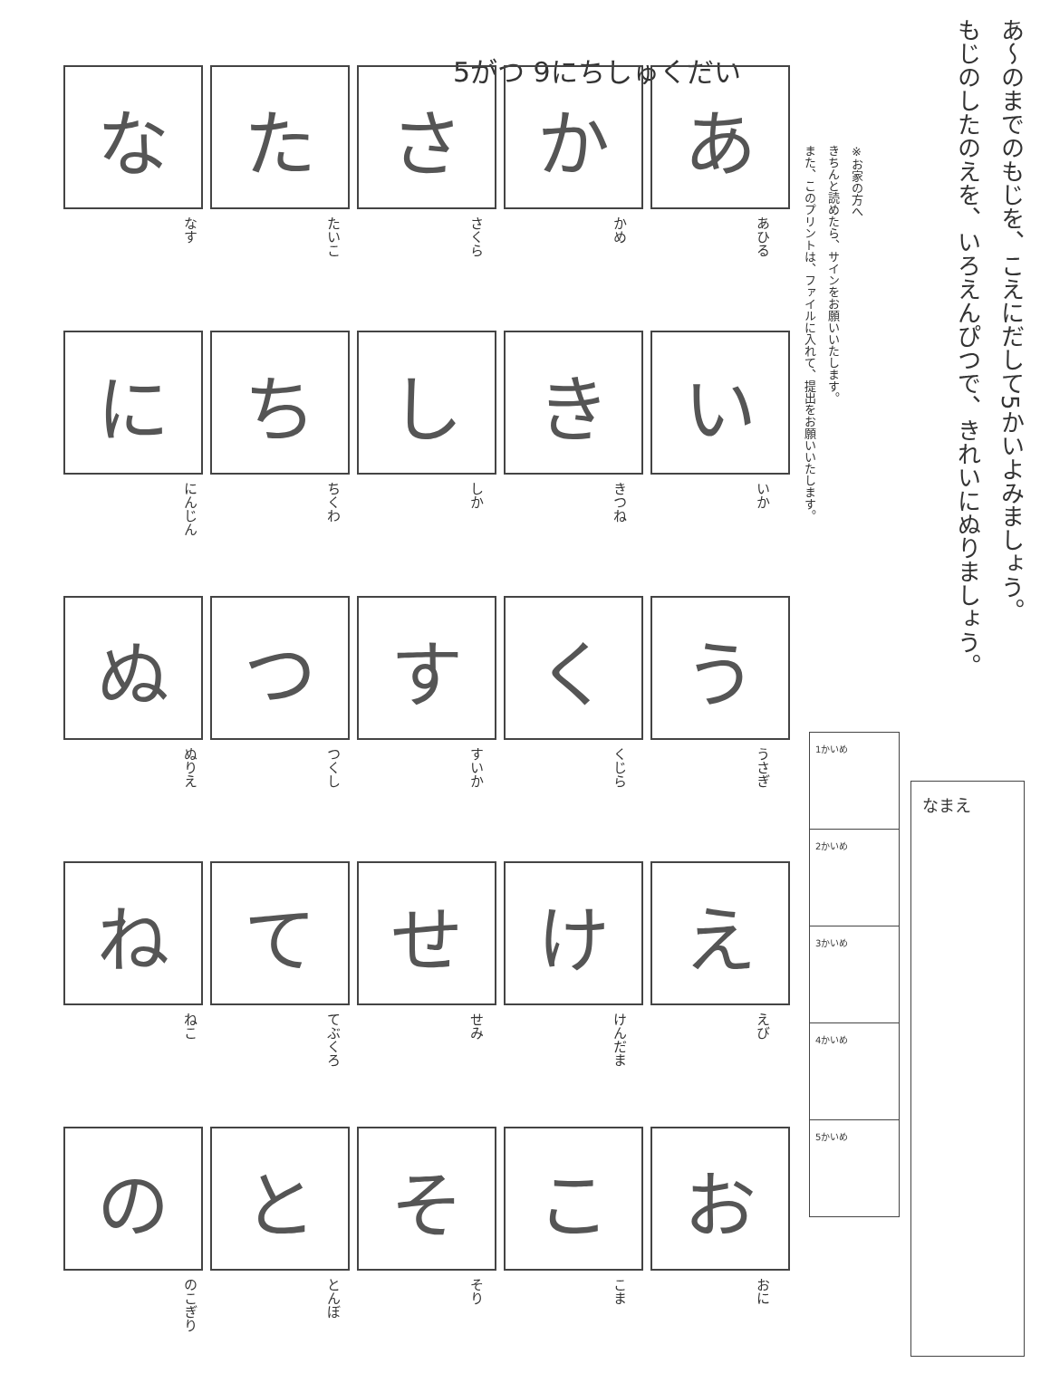あ～のまでのもじを、こえにだして5かいよみましょう。
もじのしたのえを、いろえんぴつで、きれいにぬりましょう。
5がつ 9にちしゅくだい
※お家の方へ
きちんと読めたら、サインをお願いいたします。
また、このプリントは、ファイルに入れて、提出をお願いいたします。
あ か さ た な
あひる
かめ
さくら
たいこ
なす
い き し ち に
いか
きつね
しか
ちくわ
にんじん
う く す つ ぬ
うさぎ
くじら
すいか
つくし
ぬりえ
え け せ て ね
えび
けんだま
せみ
てぶくろ
ねこ
お こ そ と の
おに
こま
そり
とんぼ
のこぎり
| 1かいめ |
| 2かいめ |
| 3かいめ |
| 4かいめ |
| 5かいめ |
なまえ